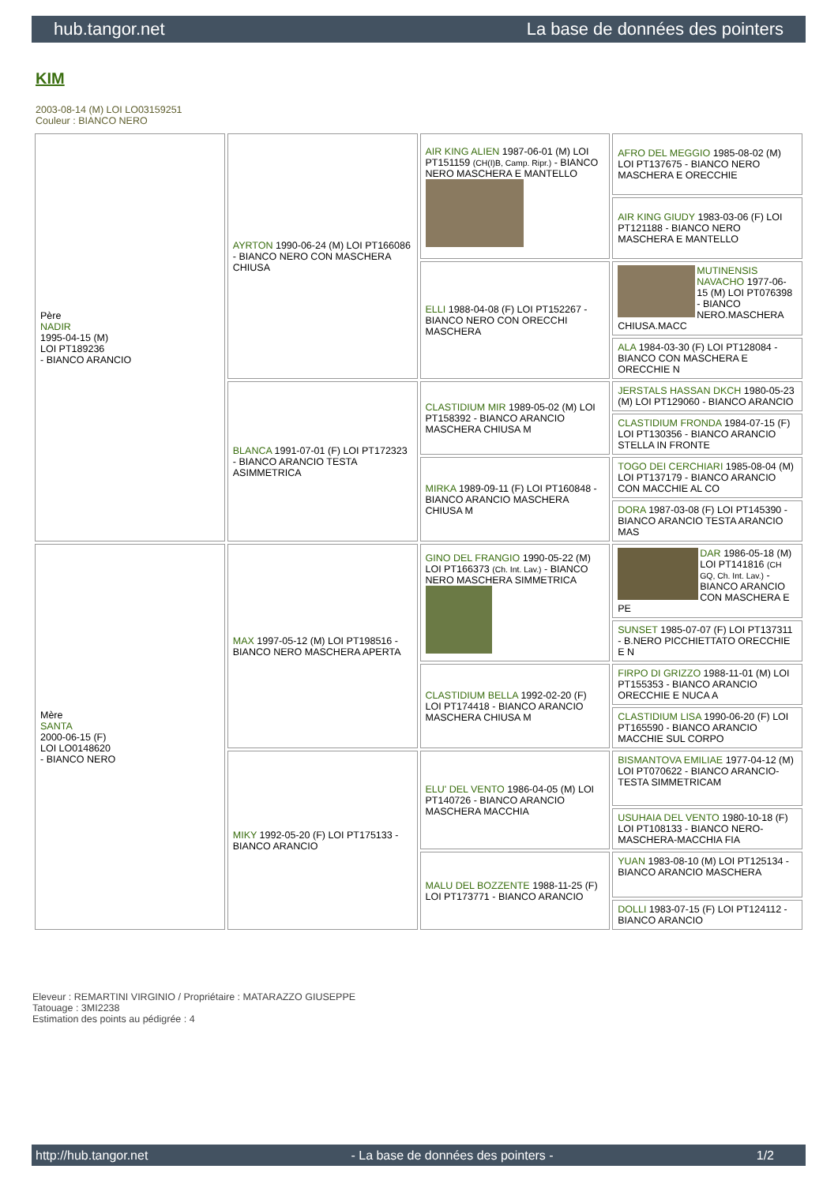hub.tangor.net La base de données des pointers
KIM
2003-08-14 (M) LOI LO03159251
Couleur : BIANCO NERO
| Père NADIR 1995-04-15 (M) LOI PT189236 - BIANCO ARANCIO | AYRTON 1990-06-24 (M) LOI PT166086 - BIANCO NERO CON MASCHERA CHIUSA | AIR KING ALIEN 1987-06-01 (M) LOI PT151159 (CH(I)B, Camp. Ripr.) - BIANCO NERO MASCHERA E MANTELLO | AFRO DEL MEGGIO 1985-08-02 (M) LOI PT137675 - BIANCO NERO MASCHERA E ORECCHIE |
| | | | AIR KING GIUDY 1983-03-06 (F) LOI PT121188 - BIANCO NERO MASCHERA E MANTELLO |
| | | ELLI 1988-04-08 (F) LOI PT152267 - BIANCO NERO CON ORECCHI MASCHERA | MUTINENSIS NAVACHO 1977-06-15 (M) LOI PT076398 - BIANCO NERO.MASCHERA CHIUSA.MACC |
| | | | ALA 1984-03-30 (F) LOI PT128084 - BIANCO CON MASCHERA E ORECCHIE N |
| | BLANCA 1991-07-01 (F) LOI PT172323 - BIANCO ARANCIO TESTA ASIMMETRICA | CLASTIDIUM MIR 1989-05-02 (M) LOI PT158392 - BIANCO ARANCIO MASCHERA CHIUSA M | JERSTALS HASSAN DKCH 1980-05-23 (M) LOI PT129060 - BIANCO ARANCIO |
| | | | CLASTIDIUM FRONDA 1984-07-15 (F) LOI PT130356 - BIANCO ARANCIO STELLA IN FRONTE |
| | | MIRKA 1989-09-11 (F) LOI PT160848 - BIANCO ARANCIO MASCHERA CHIUSA M | TOGO DEI CERCHIARI 1985-08-04 (M) LOI PT137179 - BIANCO ARANCIO CON MACCHIE AL CO |
| | | | DORA 1987-03-08 (F) LOI PT145390 - BIANCO ARANCIO TESTA ARANCIO MAS |
| Mère SANTA 2000-06-15 (F) LOI LO0148620 - BIANCO NERO | MAX 1997-05-12 (M) LOI PT198516 - BIANCO NERO MASCHERA APERTA | GINO DEL FRANGIO 1990-05-22 (M) LOI PT166373 (Ch. Int. Lav.) - BIANCO NERO MASCHERA SIMMETRICA | DAR 1986-05-18 (M) LOI PT141816 (CH GQ, Ch. Int. Lav.) - BIANCO ARANCIO CON MASCHERA E PE |
| | | | SUNSET 1985-07-07 (F) LOI PT137311 - B.NERO PICCHIETTATO ORECCHIE E N |
| | | CLASTIDIUM BELLA 1992-02-20 (F) LOI PT174418 - BIANCO ARANCIO MASCHERA CHIUSA M | FIRPO DI GRIZZO 1988-11-01 (M) LOI PT155353 - BIANCO ARANCIO ORECCHIE E NUCA A |
| | | | CLASTIDIUM LISA 1990-06-20 (F) LOI PT165590 - BIANCO ARANCIO MACCHIE SUL CORPO |
| | MIKY 1992-05-20 (F) LOI PT175133 - BIANCO ARANCIO | ELU' DEL VENTO 1986-04-05 (M) LOI PT140726 - BIANCO ARANCIO MASCHERA MACCHIA | BISMANTOVA EMILIAE 1977-04-12 (M) LOI PT070622 - BIANCO ARANCIO-TESTA SIMMETRICAM |
| | | | USUHAIA DEL VENTO 1980-10-18 (F) LOI PT108133 - BIANCO NERO-MASCHERA-MACCHIA FIA |
| | | MALU DEL BOZZENTE 1988-11-25 (F) LOI PT173771 - BIANCO ARANCIO | YUAN 1983-08-10 (M) LOI PT125134 - BIANCO ARANCIO MASCHERA |
| | | | DOLLI 1983-07-15 (F) LOI PT124112 - BIANCO ARANCIO |
Eleveur : REMARTINI VIRGINIO / Propriétaire : MATARAZZO GIUSEPPE
Tatouage : 3MI2238
Estimation des points au pédigrée : 4
http://hub.tangor.net - La base de données des pointers - 1/2